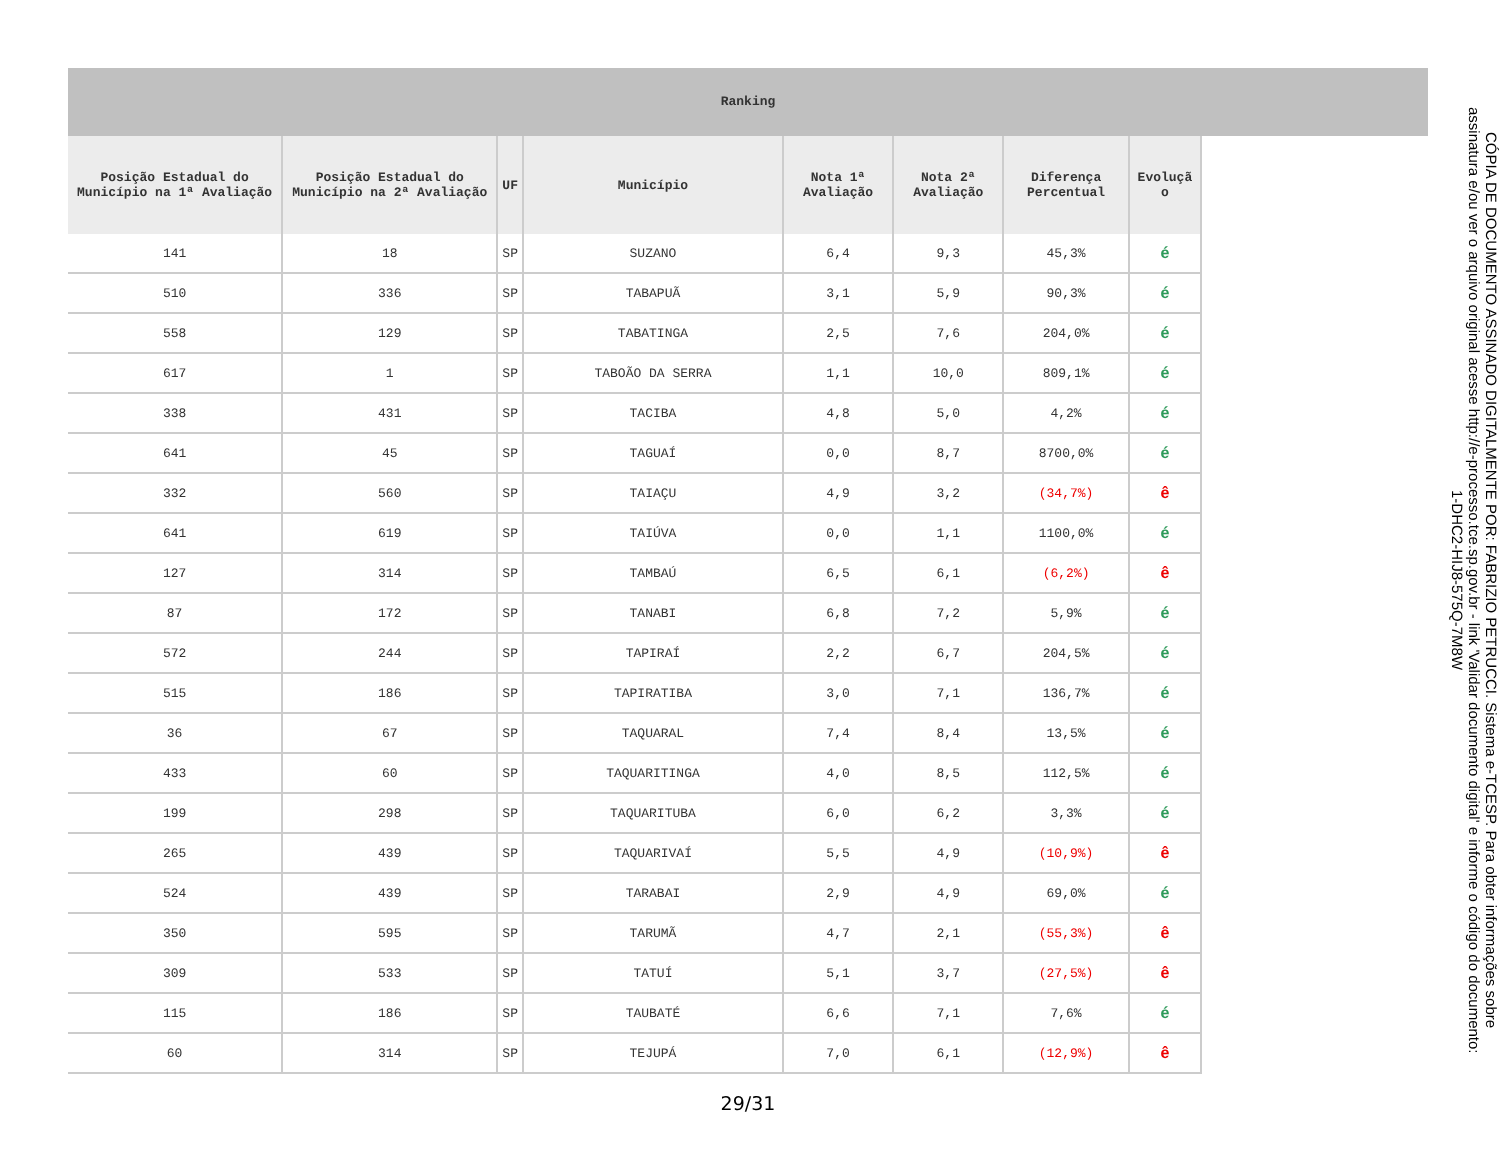Ranking
| Posição Estadual do Município na 1ª Avaliação | Posição Estadual do Município na 2ª Avaliação | UF | Município | Nota 1ª Avaliação | Nota 2ª Avaliação | Diferença Percentual | Evoluçã o |
| --- | --- | --- | --- | --- | --- | --- | --- |
| 141 | 18 | SP | SUZANO | 6,4 | 9,3 | 45,3% | é |
| 510 | 336 | SP | TABAPUÃ | 3,1 | 5,9 | 90,3% | é |
| 558 | 129 | SP | TABATINGA | 2,5 | 7,6 | 204,0% | é |
| 617 | 1 | SP | TABOÃO DA SERRA | 1,1 | 10,0 | 809,1% | é |
| 338 | 431 | SP | TACIBA | 4,8 | 5,0 | 4,2% | é |
| 641 | 45 | SP | TAGUAÍ | 0,0 | 8,7 | 8700,0% | é |
| 332 | 560 | SP | TAIAÇU | 4,9 | 3,2 | (34,7%) | ê |
| 641 | 619 | SP | TAIÚVA | 0,0 | 1,1 | 1100,0% | é |
| 127 | 314 | SP | TAMBAÚ | 6,5 | 6,1 | (6,2%) | ê |
| 87 | 172 | SP | TANABI | 6,8 | 7,2 | 5,9% | é |
| 572 | 244 | SP | TAPIRAÍ | 2,2 | 6,7 | 204,5% | é |
| 515 | 186 | SP | TAPIRATIBA | 3,0 | 7,1 | 136,7% | é |
| 36 | 67 | SP | TAQUARAL | 7,4 | 8,4 | 13,5% | é |
| 433 | 60 | SP | TAQUARITINGA | 4,0 | 8,5 | 112,5% | é |
| 199 | 298 | SP | TAQUARITUBA | 6,0 | 6,2 | 3,3% | é |
| 265 | 439 | SP | TAQUARIVAÍ | 5,5 | 4,9 | (10,9%) | ê |
| 524 | 439 | SP | TARABAI | 2,9 | 4,9 | 69,0% | é |
| 350 | 595 | SP | TARUMÃ | 4,7 | 2,1 | (55,3%) | ê |
| 309 | 533 | SP | TATUÍ | 5,1 | 3,7 | (27,5%) | ê |
| 115 | 186 | SP | TAUBATÉ | 6,6 | 7,1 | 7,6% | é |
| 60 | 314 | SP | TEJUPÁ | 7,0 | 6,1 | (12,9%) | ê |
29/31
CÓPIA DE DOCUMENTO ASSINADO DIGITALMENTE POR: FABRIZIO PETRUCCI. Sistema e-TCESP. Para obter informações sobre assinatura e/ou ver o arquivo original acesse http://e-processo.tce.sp.gov.br - link 'Validar documento digital' e informe o código do documento: 1-DHC2-HIJ8-575Q-7M8W